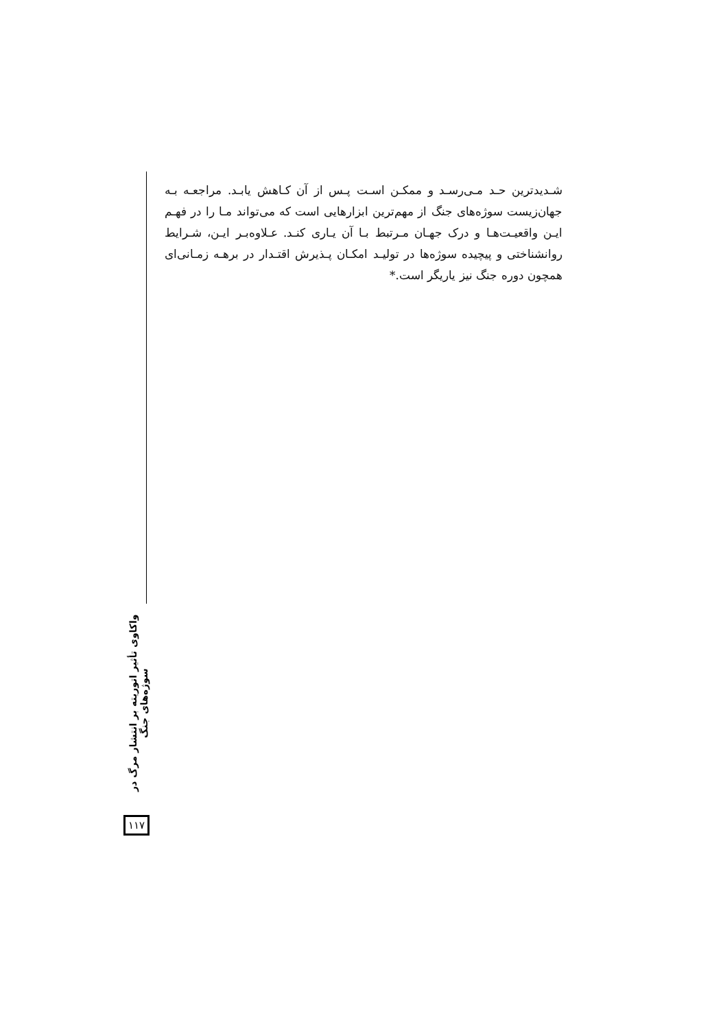شـدیدترین حـد مـی‌رسـد و ممکـن اسـت پـس از آن کـاهش یابـد. مراجعـه بـه جهان‌زیست سوژه‌های جنگ از مهم‌ترین ابزارهایی است که می‌تواند مـا را در فهـم ایـن واقعیـت‌هـا و درک جهـان مـرتبط بـا آن یـاری کنـد. عـلاوه‌بـر ایـن، شـرایط روانشناختی و پیچیده سوژه‌ها در تولیـد امکـان پـذیرش اقتـدار در برهـه زمـانی‌ای همچون دوره جنگ نیز یاریگر است.*
واکاوی تأثیر اتوریته بر انتشار مرگ در سوژه‌های جنگ
۱۱۷